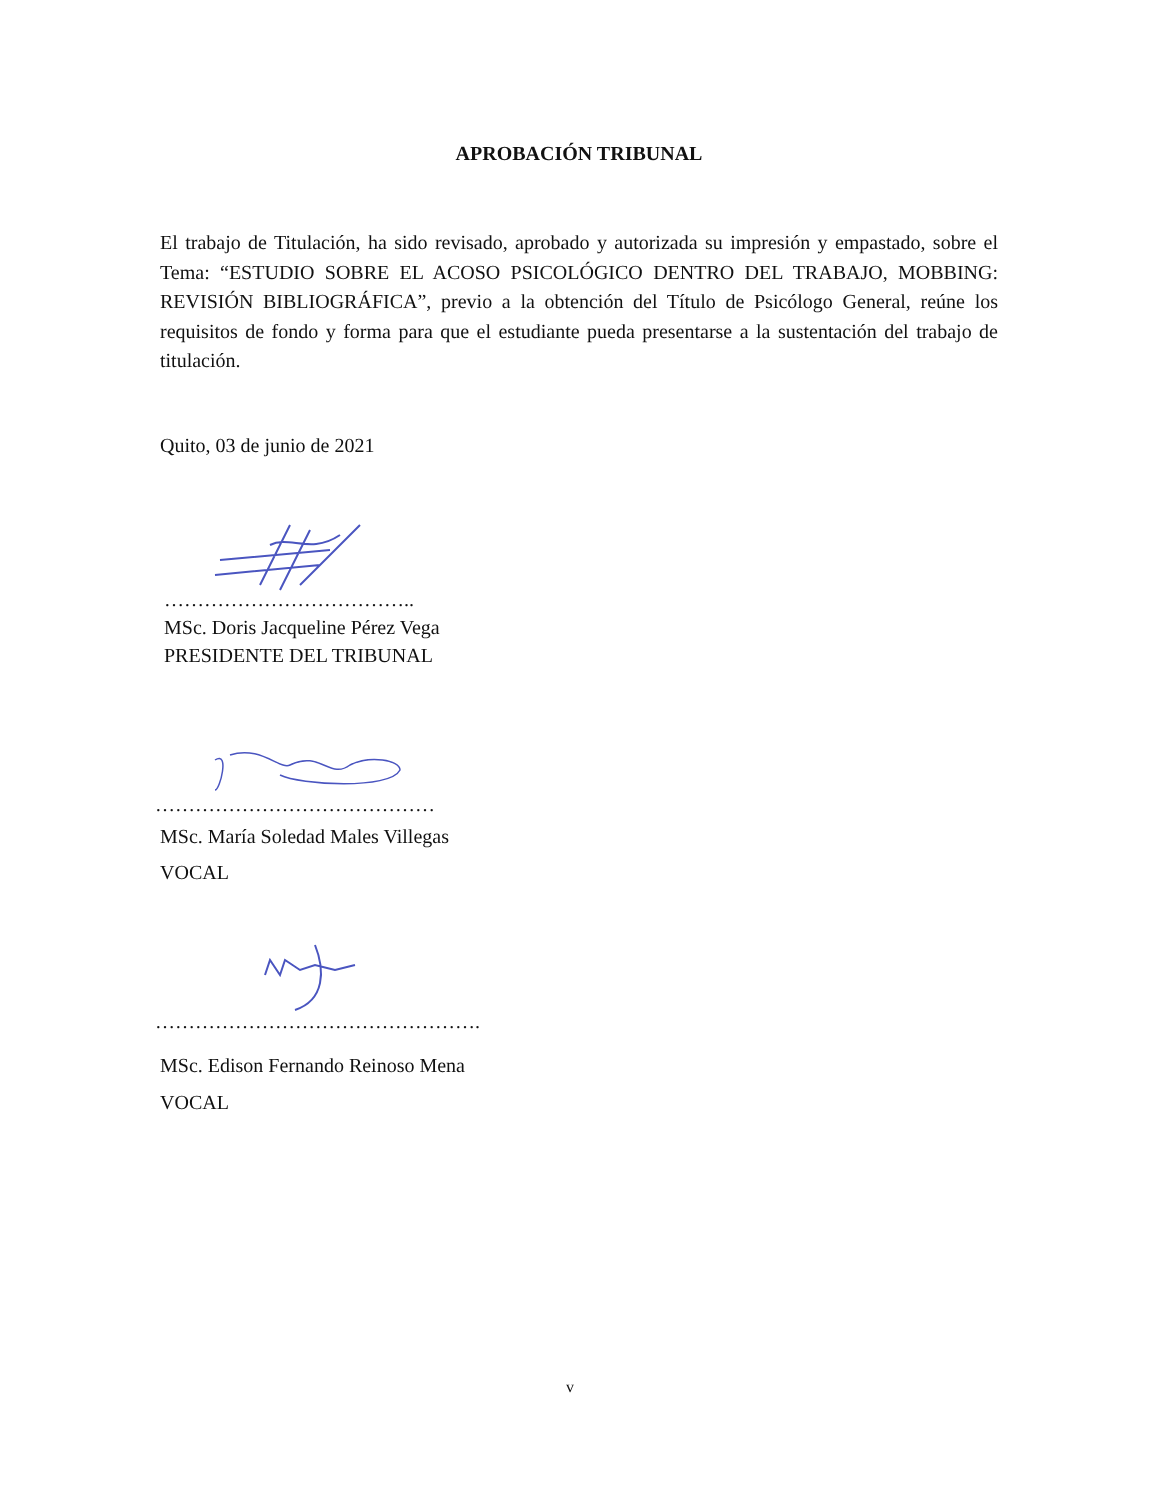APROBACIÓN TRIBUNAL
El trabajo de Titulación, ha sido revisado, aprobado y autorizada su impresión y empastado, sobre el Tema: “ESTUDIO SOBRE EL ACOSO PSICOLÓGICO DENTRO DEL TRABAJO, MOBBING: REVISIÓN BIBLIOGRÁFICA”, previo a la obtención del Título de Psicólogo General, reúne los requisitos de fondo y forma para que el estudiante pueda presentarse a la sustentación del trabajo de titulación.
Quito, 03 de junio de 2021
………………………………..
MSc. Doris Jacqueline Pérez Vega
PRESIDENTE DEL TRIBUNAL
……………………………………
MSc. María Soledad Males Villegas
VOCAL
………………………………………….
MSc. Edison Fernando Reinoso Mena
VOCAL
v